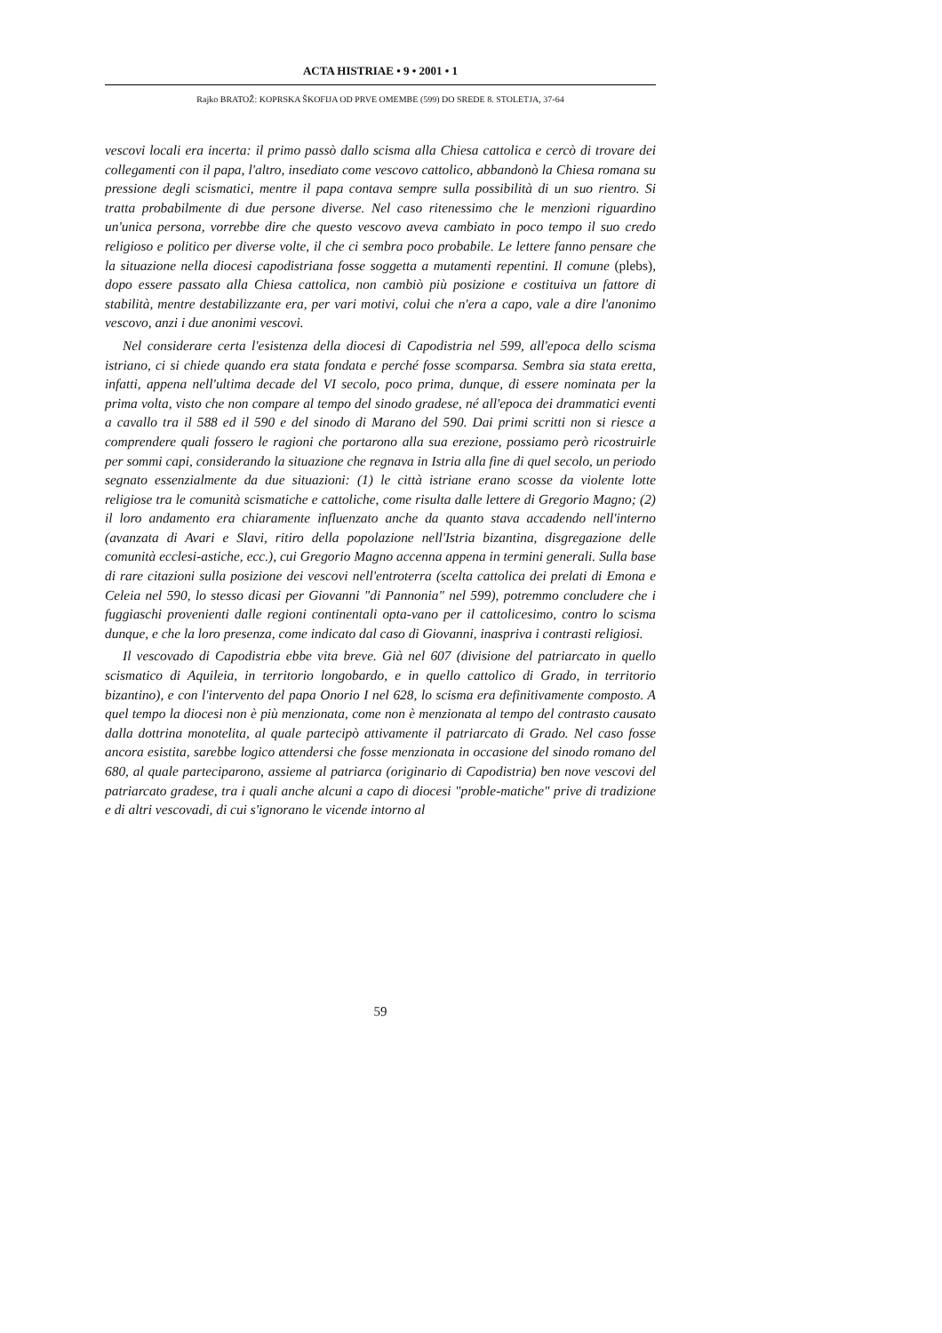ACTA HISTRIAE • 9 • 2001 • 1
Rajko BRATOŽ: KOPRSKA ŠKOFIJA OD PRVE OMEMBE (599) DO SREDE 8. STOLETJA, 37-64
vescovi locali era incerta: il primo passò dallo scisma alla Chiesa cattolica e cercò di trovare dei collegamenti con il papa, l'altro, insediato come vescovo cattolico, abbandonò la Chiesa romana su pressione degli scismatici, mentre il papa contava sempre sulla possibilità di un suo rientro. Si tratta probabilmente di due persone diverse. Nel caso ritenessimo che le menzioni riguardino un'unica persona, vorrebbe dire che questo vescovo aveva cambiato in poco tempo il suo credo religioso e politico per diverse volte, il che ci sembra poco probabile. Le lettere fanno pensare che la situazione nella diocesi capodistriana fosse soggetta a mutamenti repentini. Il comune (plebs), dopo essere passato alla Chiesa cattolica, non cambiò più posizione e costituiva un fattore di stabilità, mentre destabilizzante era, per vari motivi, colui che n'era a capo, vale a dire l'anonimo vescovo, anzi i due anonimi vescovi.
Nel considerare certa l'esistenza della diocesi di Capodistria nel 599, all'epoca dello scisma istriano, ci si chiede quando era stata fondata e perché fosse scomparsa. Sembra sia stata eretta, infatti, appena nell'ultima decade del VI secolo, poco prima, dunque, di essere nominata per la prima volta, visto che non compare al tempo del sinodo gradese, né all'epoca dei drammatici eventi a cavallo tra il 588 ed il 590 e del sinodo di Marano del 590. Dai primi scritti non si riesce a comprendere quali fossero le ragioni che portarono alla sua erezione, possiamo però ricostruirle per sommi capi, considerando la situazione che regnava in Istria alla fine di quel secolo, un periodo segnato essenzialmente da due situazioni: (1) le città istriane erano scosse da violente lotte religiose tra le comunità scismatiche e cattoliche, come risulta dalle lettere di Gregorio Magno; (2) il loro andamento era chiaramente influenzato anche da quanto stava accadendo nell'interno (avanzata di Avari e Slavi, ritiro della popolazione nell'Istria bizantina, disgregazione delle comunità ecclesi-astiche, ecc.), cui Gregorio Magno accenna appena in termini generali. Sulla base di rare citazioni sulla posizione dei vescovi nell'entroterra (scelta cattolica dei prelati di Emona e Celeia nel 590, lo stesso dicasi per Giovanni "di Pannonia" nel 599), potremmo concludere che i fuggiaschi provenienti dalle regioni continentali opta-vano per il cattolicesimo, contro lo scisma dunque, e che la loro presenza, come indicato dal caso di Giovanni, inaspriva i contrasti religiosi.
Il vescovado di Capodistria ebbe vita breve. Già nel 607 (divisione del patriarcato in quello scismatico di Aquileia, in territorio longobardo, e in quello cattolico di Grado, in territorio bizantino), e con l'intervento del papa Onorio I nel 628, lo scisma era definitivamente composto. A quel tempo la diocesi non è più menzionata, come non è menzionata al tempo del contrasto causato dalla dottrina monotelita, al quale partecipò attivamente il patriarcato di Grado. Nel caso fosse ancora esistita, sarebbe logico attendersi che fosse menzionata in occasione del sinodo romano del 680, al quale parteciparono, assieme al patriarca (originario di Capodistria) ben nove vescovi del patriarcato gradese, tra i quali anche alcuni a capo di diocesi "proble-matiche" prive di tradizione e di altri vescovadi, di cui s'ignorano le vicende intorno al
59